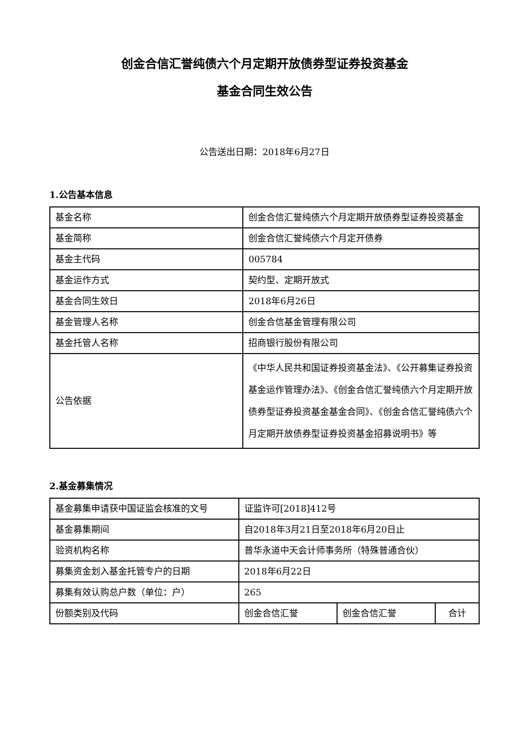创金合信汇誉纯债六个月定期开放债券型证券投资基金
基金合同生效公告
公告送出日期：2018年6月27日
1.公告基本信息
| 基金名称 | 创金合信汇誉纯债六个月定期开放债券型证券投资基金 |
| 基金简称 | 创金合信汇誉纯债六个月定开债券 |
| 基金主代码 | 005784 |
| 基金运作方式 | 契约型、定期开放式 |
| 基金合同生效日 | 2018年6月26日 |
| 基金管理人名称 | 创金合信基金管理有限公司 |
| 基金托管人名称 | 招商银行股份有限公司 |
| 公告依据 | 《中华人民共和国证券投资基金法》、《公开募集证券投资基金运作管理办法》、《创金合信汇誉纯债六个月定期开放债券型证券投资基金基金合同》、《创金合信汇誉纯债六个月定期开放债券型证券投资基金招募说明书》等 |
2.基金募集情况
| 基金募集申请获中国证监会核准的文号 | 证监许可[2018]412号 | | |
| 基金募集期间 | 自2018年3月21日至2018年6月20日止 | | |
| 验资机构名称 | 普华永道中天会计师事务所（特殊普通合伙） | | |
| 募集资金划入基金托管专户的日期 | 2018年6月22日 | | |
| 募集有效认购总户数（单位：户） | 265 | | |
| 份额类别及代码 | 创金合信汇誉 | 创金合信汇誉 | 合计 |